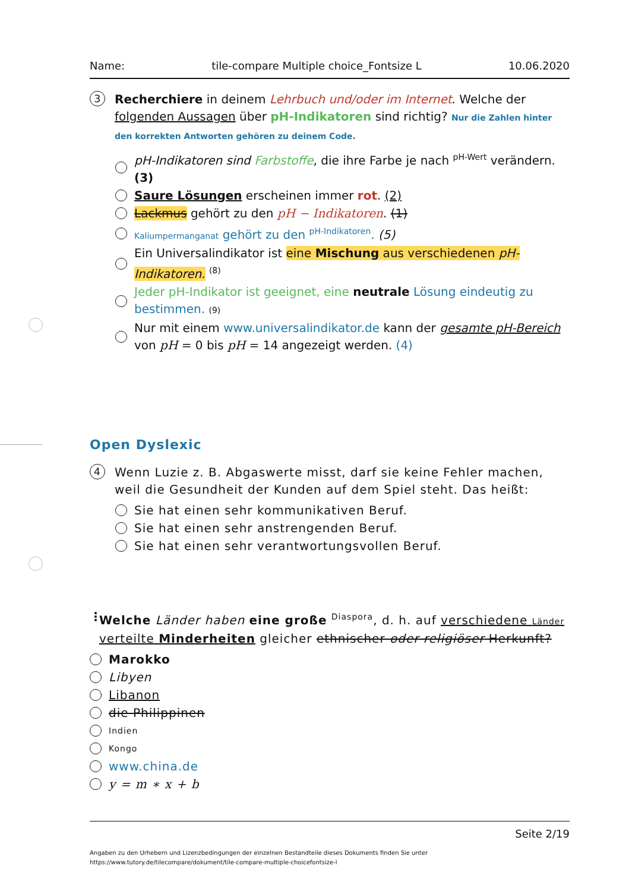Name: tile-compare Multiple choice_Fontsize L 10.06.2020
3
Recherchiere in deinem Lehrbuch und/oder im Internet. Welche der folgenden Aussagen über pH-Indikatoren sind richtig? Nur die Zahlen hinter den korrekten Antworten gehören zu deinem Code.
pH-Indikatoren sind Farbstoffe, die ihre Farbe je nach <sup>pH-Wert</sup> verändern. (3)
Saure Lösungen erscheinen immer rot. (2)
Lackmus gehört zu den pH − Indikatoren. (1)
Kaliumpermanganat gehört zu den <sup>pH-Indikatoren</sup>. (5)
Ein Universalindikator ist eine Mischung aus verschiedenen pH-Indikatoren. <sup>(8)</sup>
Jeder pH-Indikator ist geeignet, eine neutrale Lösung eindeutig zu bestimmen. (9)
Nur mit einem www.universalindikator.de kann der gesamte pH-Bereich von pH = 0 bis pH = 14 angezeigt werden. (4)
Open Dyslexic
4
Wenn Luzie z. B. Abgaswerte misst, darf sie keine Fehler machen, weil die Gesundheit der Kunden auf dem Spiel steht. Das heißt:
Sie hat einen sehr kommunikativen Beruf.
Sie hat einen sehr anstrengenden Beruf.
Sie hat einen sehr verantwortungsvollen Beruf.
⋮ Welche Länder haben eine große <sup>Diaspora</sup>, d. h. auf verschiedene Länder verteilte Minderheiten gleicher ethnischer oder religiöser Herkunft?
Marokko
Libyen
Libanon
die Philippinen
Indien
Kongo
www.china.de
y = m ∗ x + b
Seite 2/19
Angaben zu den Urhebern und Lizenzbedingungen der einzelnen Bestandteile dieses Dokuments finden Sie unter
https://www.tutory.de/tilecompare/dokument/tile-compare-multiple-choicefontsize-l